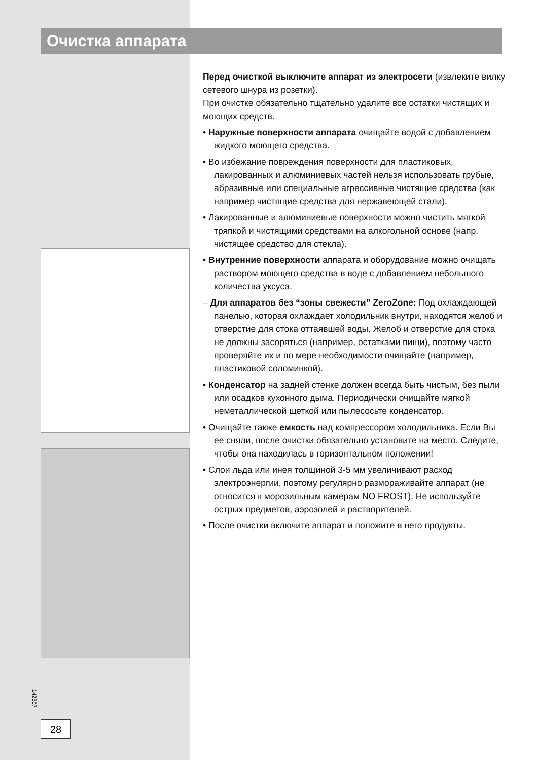Очистка аппарата
Перед очисткой выключите аппарат из электросети (извлеките вилку сетевого шнура из розетки).
При очистке обязательно тщательно удалите все остатки чистящих и моющих средств.
• Наружные поверхности аппарата очищайте водой с добавлением жидкого моющего средства.
• Во избежание повреждения поверхности для пластиковых, лакированных и алюминиевых частей нельзя использовать грубые, абразивные или специальные агрессивные чистящие средства (как например чистящие средства для нержавеющей стали).
• Лакированные и алюминиевые поверхности можно чистить мягкой тряпкой и чистящими средствами на алкогольной основе (напр. чистящее средство для стекла).
• Внутренние поверхности аппарата и оборудование можно очищать раствором моющего средства в воде с добавлением небольшого количества уксуса.
– Для аппаратов без “зоны свежести” ZeroZone: Под охлаждающей панелью, которая охлаждает холодильник внутри, находятся желоб и отверстие для стока оттаявшей воды. Желоб и отверстие для стока не должны засоряться (например, остатками пищи), поэтому часто проверяйте их и по мере необходимости очищайте (например, пластиковой соломинкой).
• Конденсатор на задней стенке должен всегда быть чистым, без пыли или осадков кухонного дыма. Периодически очищайте мягкой неметаллической щеткой или пылесосьте конденсатор.
• Очищайте также емкость над компрессором холодильника. Если Вы ее сняли, после очистки обязательно установите на место. Следите, чтобы она находилась в горизонтальном положении!
• Слои льда или инея толщиной 3-5 мм увеличивают расход электроэнергии, поэтому регулярно размораживайте аппарат (не относится к морозильным камерам NO FROST). Не используйте острых предметов, аэрозолей и растворителей.
• После очистки включите аппарат и положите в него продукты.
142507
28